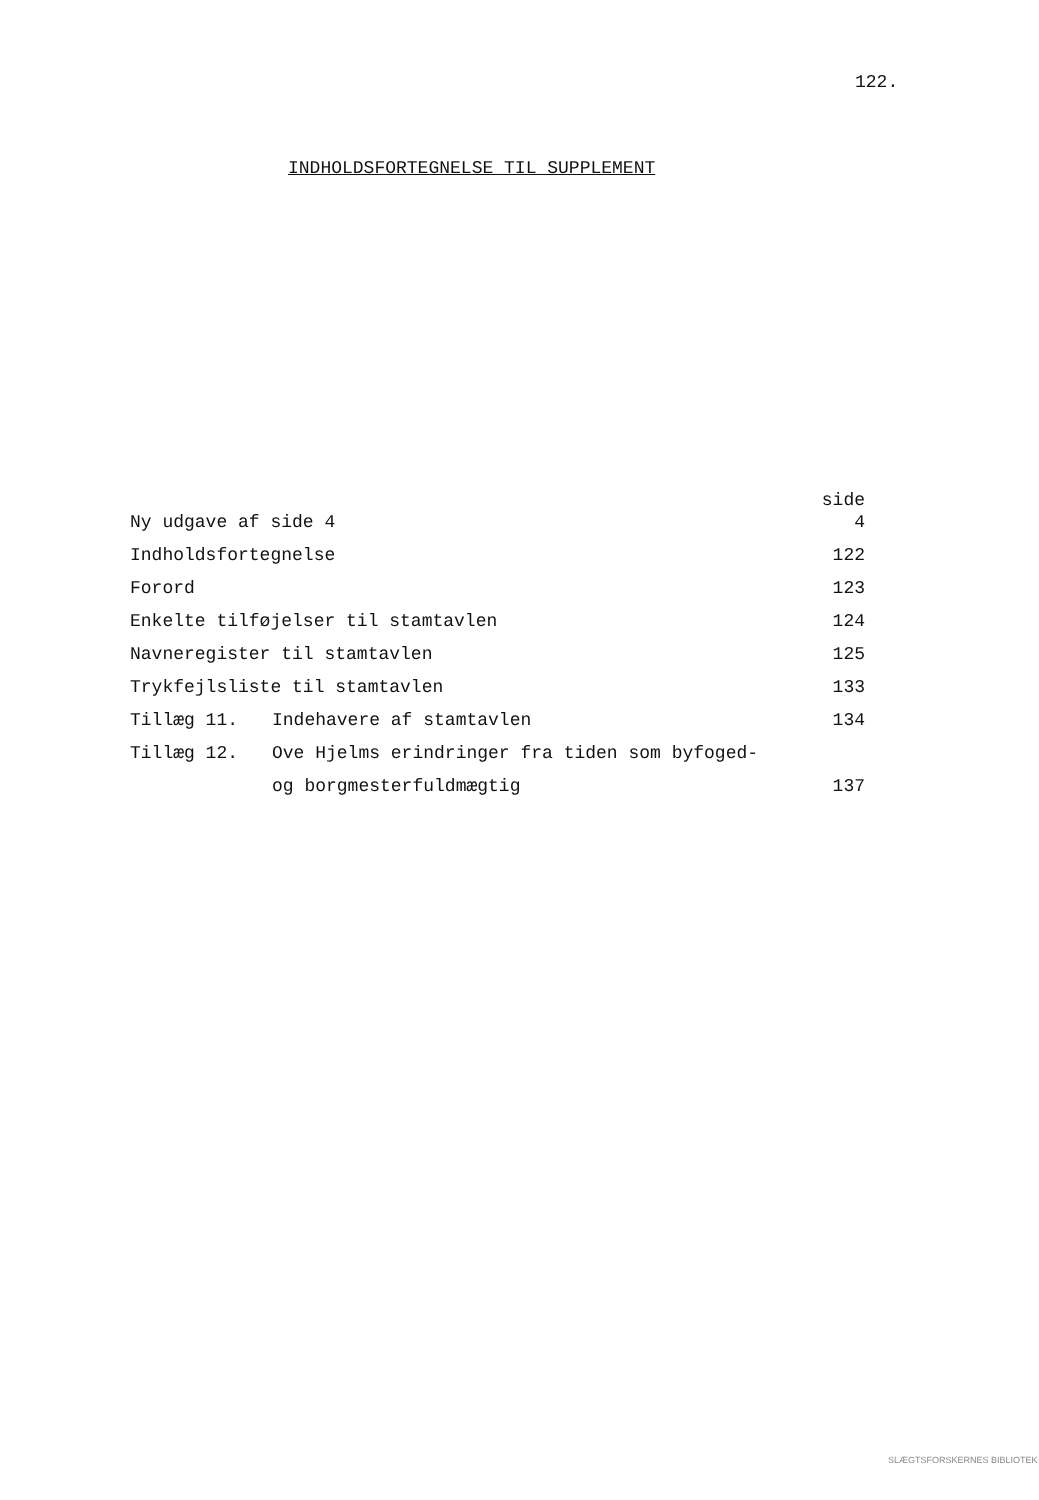122.
INDHOLDSFORTEGNELSE TIL SUPPLEMENT
| | | side |
| Ny udgave af side 4 | | 4 |
| Indholdsfortegnelse | | 122 |
| Forord | | 123 |
| Enkelte tilføjelser til stamtavlen | | 124 |
| Navneregister til stamtavlen | | 125 |
| Trykfejlsliste til stamtavlen | | 133 |
| Tillæg 11. | Indehavere af stamtavlen | 134 |
| Tillæg 12. | Ove Hjelms erindringer fra tiden som byfoged- | |
| | og borgmesterfuldmægtig | 137 |
SLÆGTSFORSKERNES BIBLIOTEK